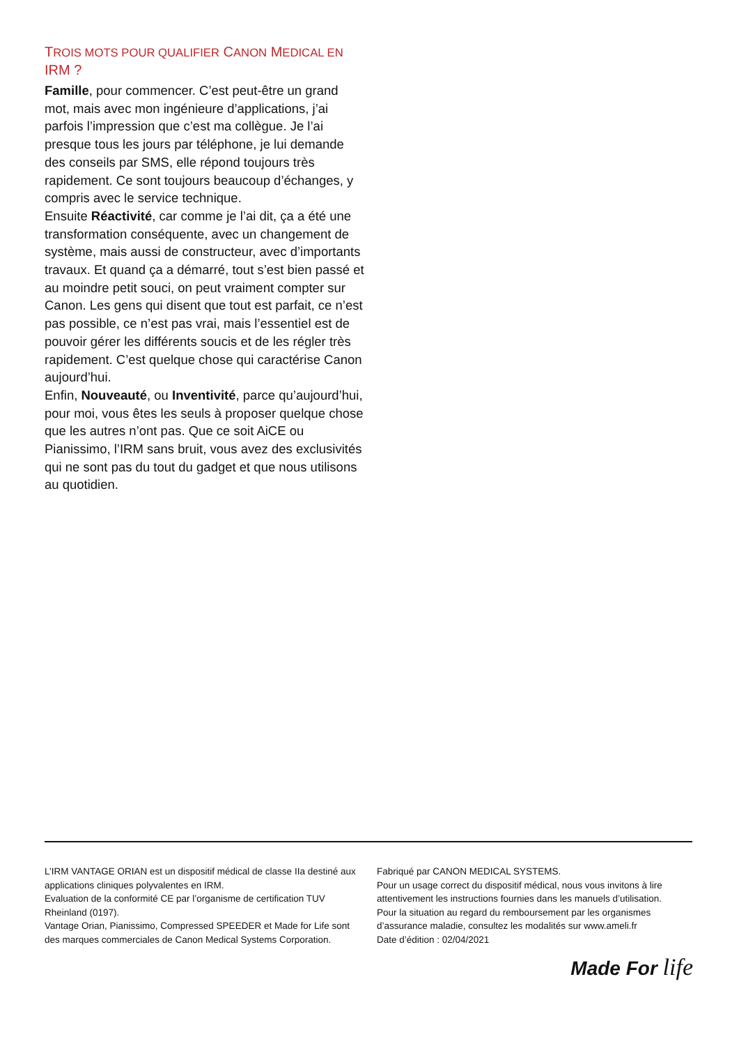TROIS MOTS POUR QUALIFIER CANON MEDICAL EN IRM ?
Famille, pour commencer. C’est peut-être un grand mot, mais avec mon ingénieure d’applications, j’ai parfois l’impression que c’est ma collègue. Je l’ai presque tous les jours par téléphone, je lui demande des conseils par SMS, elle répond toujours très rapidement. Ce sont toujours beaucoup d’échanges, y compris avec le service technique.
Ensuite Réactivité, car comme je l’ai dit, ça a été une transformation conséquente, avec un changement de système, mais aussi de constructeur, avec d’importants travaux. Et quand ça a démarré, tout s’est bien passé et au moindre petit souci, on peut vraiment compter sur Canon. Les gens qui disent que tout est parfait, ce n’est pas possible, ce n’est pas vrai, mais l’essentiel est de pouvoir gérer les différents soucis et de les régler très rapidement. C’est quelque chose qui caractérise Canon aujourd’hui.
Enfin, Nouveauté, ou Inventivité, parce qu’aujourd’hui, pour moi, vous êtes les seuls à proposer quelque chose que les autres n’ont pas. Que ce soit AiCE ou Pianissimo, l’IRM sans bruit, vous avez des exclusivités qui ne sont pas du tout du gadget et que nous utilisons au quotidien.
L’IRM VANTAGE ORIAN est un dispositif médical de classe IIa destiné aux applications cliniques polyvalentes en IRM.
Evaluation de la conformité CE par l’organisme de certification TUV Rheinland (0197).
Vantage Orian, Pianissimo, Compressed SPEEDER et Made for Life sont des marques commerciales de Canon Medical Systems Corporation.
Fabriqué par CANON MEDICAL SYSTEMS.
Pour un usage correct du dispositif médical, nous vous invitons à lire attentivement les instructions fournies dans les manuels d’utilisation.
Pour la situation au regard du remboursement par les organismes d’assurance maladie, consultez les modalités sur www.ameli.fr
Date d’édition : 02/04/2021
Made For life